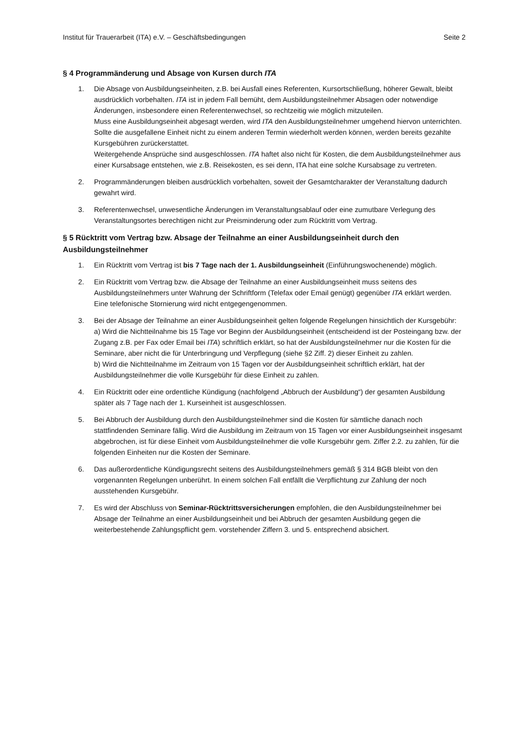Institut für Trauerarbeit (ITA) e.V. – Geschäftsbedingungen Seite 2
§ 4 Programmänderung und Absage von Kursen durch ITA
1. Die Absage von Ausbildungseinheiten, z.B. bei Ausfall eines Referenten, Kursortschließung, höherer Gewalt, bleibt ausdrücklich vorbehalten. ITA ist in jedem Fall bemüht, dem Ausbildungsteilnehmer Absagen oder notwendige Änderungen, insbesondere einen Referentenwechsel, so rechtzeitig wie möglich mitzuteilen.
Muss eine Ausbildungseinheit abgesagt werden, wird ITA den Ausbildungsteilnehmer umgehend hiervon unterrichten. Sollte die ausgefallene Einheit nicht zu einem anderen Termin wiederholt werden können, werden bereits gezahlte Kursgebühren zurückerstattet.
Weitergehende Ansprüche sind ausgeschlossen. ITA haftet also nicht für Kosten, die dem Ausbildungsteilnehmer aus einer Kursabsage entstehen, wie z.B. Reisekosten, es sei denn, ITA hat eine solche Kursabsage zu vertreten.
2. Programmänderungen bleiben ausdrücklich vorbehalten, soweit der Gesamtcharakter der Veranstaltung dadurch gewahrt wird.
3. Referentenwechsel, unwesentliche Änderungen im Veranstaltungsablauf oder eine zumutbare Verlegung des Veranstaltungsortes berechtigen nicht zur Preisminderung oder zum Rücktritt vom Vertrag.
§ 5 Rücktritt vom Vertrag bzw. Absage der Teilnahme an einer Ausbildungseinheit durch den Ausbildungsteilnehmer
1. Ein Rücktritt vom Vertrag ist bis 7 Tage nach der 1. Ausbildungseinheit (Einführungswochenende) möglich.
2. Ein Rücktritt vom Vertrag bzw. die Absage der Teilnahme an einer Ausbildungseinheit muss seitens des Ausbildungsteilnehmers unter Wahrung der Schriftform (Telefax oder Email genügt) gegenüber ITA erklärt werden. Eine telefonische Stornierung wird nicht entgegengenommen.
3. Bei der Absage der Teilnahme an einer Ausbildungseinheit gelten folgende Regelungen hinsichtlich der Kursgebühr:
a) Wird die Nichtteilnahme bis 15 Tage vor Beginn der Ausbildungseinheit (entscheidend ist der Posteingang bzw. der Zugang z.B. per Fax oder Email bei ITA) schriftlich erklärt, so hat der Ausbildungsteilnehmer nur die Kosten für die Seminare, aber nicht die für Unterbringung und Verpflegung (siehe §2 Ziff. 2) dieser Einheit zu zahlen.
b) Wird die Nichtteilnahme im Zeitraum von 15 Tagen vor der Ausbildungseinheit schriftlich erklärt, hat der Ausbildungsteilnehmer die volle Kursgebühr für diese Einheit zu zahlen.
4. Ein Rücktritt oder eine ordentliche Kündigung (nachfolgend „Abbruch der Ausbildung“) der gesamten Ausbildung später als 7 Tage nach der 1. Kurseinheit ist ausgeschlossen.
5. Bei Abbruch der Ausbildung durch den Ausbildungsteilnehmer sind die Kosten für sämtliche danach noch stattfindenden Seminare fällig. Wird die Ausbildung im Zeitraum von 15 Tagen vor einer Ausbildungseinheit insgesamt abgebrochen, ist für diese Einheit vom Ausbildungsteilnehmer die volle Kursgebühr gem. Ziffer 2.2. zu zahlen, für die folgenden Einheiten nur die Kosten der Seminare.
6. Das außerordentliche Kündigungsrecht seitens des Ausbildungsteilnehmers gemäß § 314 BGB bleibt von den vorgenannten Regelungen unberührt. In einem solchen Fall entfällt die Verpflichtung zur Zahlung der noch ausstehenden Kursgebühr.
7. Es wird der Abschluss von Seminar-Rücktrittsversicherungen empfohlen, die den Ausbildungsteilnehmer bei Absage der Teilnahme an einer Ausbildungseinheit und bei Abbruch der gesamten Ausbildung gegen die weiterbestehende Zahlungspflicht gem. vorstehender Ziffern 3. und 5. entsprechend absichert.